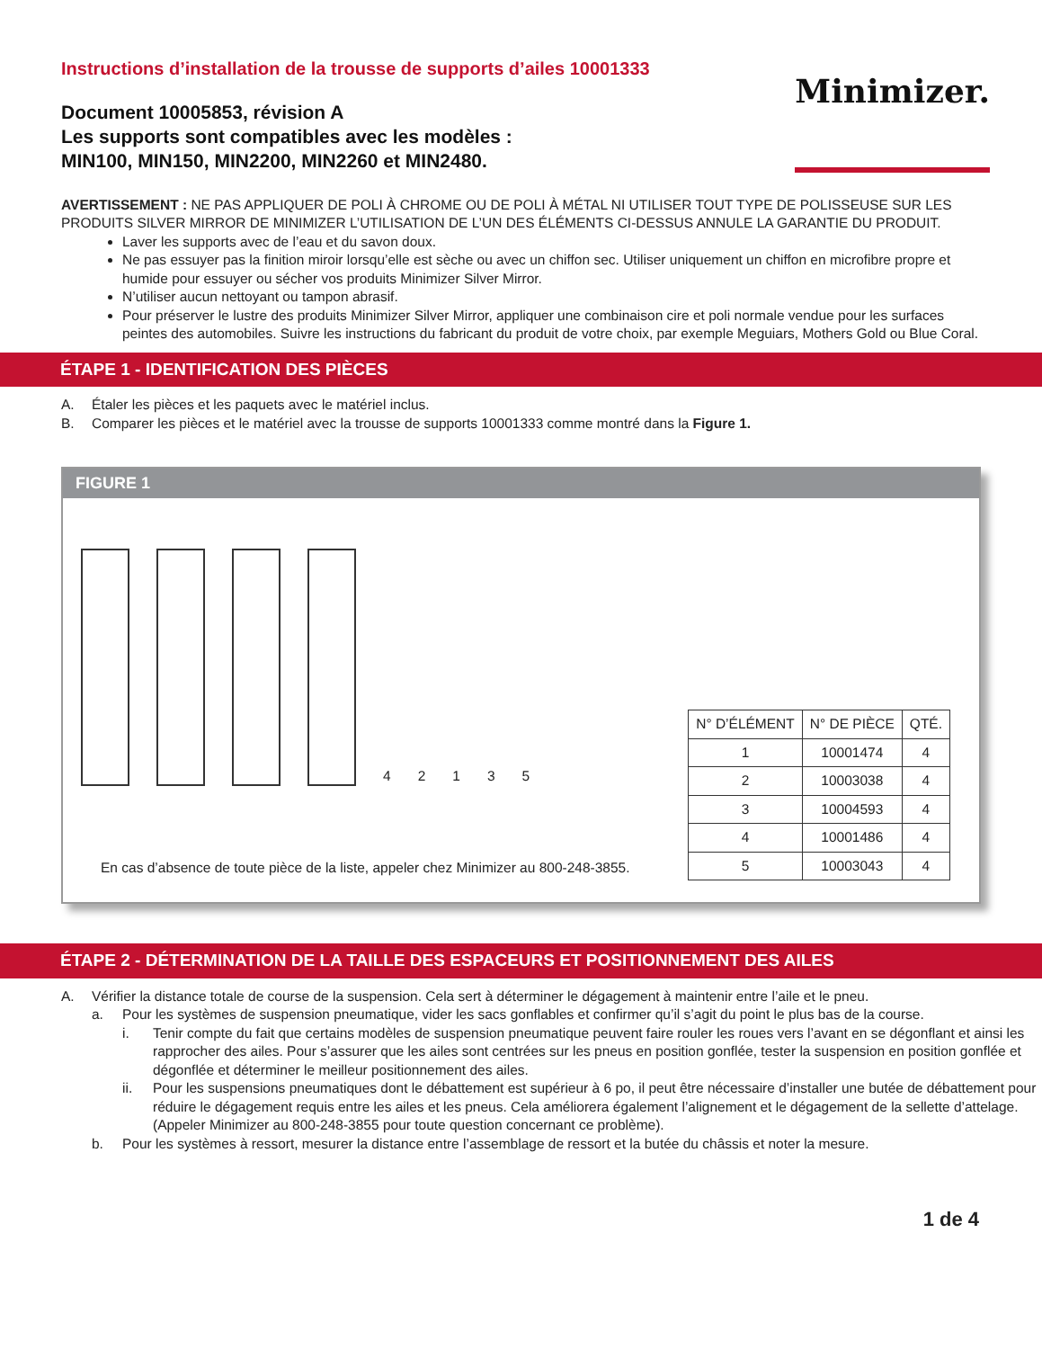Instructions d’installation de la trousse de supports d’ailes 10001333
Document 10005853, révision A
Les supports sont compatibles avec les modèles :
MIN100, MIN150, MIN2200, MIN2260 et MIN2480.
Minimizer.
AVERTISSEMENT : NE PAS APPLIQUER DE POLI À CHROME OU DE POLI À MÉTAL NI UTILISER TOUT TYPE DE POLISSEUSE SUR LES PRODUITS SILVER MIRROR DE MINIMIZER L’UTILISATION DE L’UN DES ÉLÉMENTS CI-DESSUS ANNULE LA GARANTIE DU PRODUIT.
Laver les supports avec de l’eau et du savon doux.
Ne pas essuyer pas la finition miroir lorsqu’elle est sèche ou avec un chiffon sec. Utiliser uniquement un chiffon en microfibre propre et humide pour essuyer ou sécher vos produits Minimizer Silver Mirror.
N’utiliser aucun nettoyant ou tampon abrasif.
Pour préserver le lustre des produits Minimizer Silver Mirror, appliquer une combinaison cire et poli normale vendue pour les surfaces peintes des automobiles. Suivre les instructions du fabricant du produit de votre choix, par exemple Meguiars, Mothers Gold ou Blue Coral.
ÉTAPE 1 - IDENTIFICATION DES PIÈCES
A. Étaler les pièces et les paquets avec le matériel inclus.
B. Comparer les pièces et le matériel avec la trousse de supports 10001333 comme montré dans la Figure 1.
FIGURE 1
42135
En cas d’absence de toute pièce de la liste, appeler chez Minimizer au 800-248-3855.
| N° D’ÉLÉMENT | N° DE PIÈCE | QTÉ. |
| --- | --- | --- |
| 1 | 10001474 | 4 |
| 2 | 10003038 | 4 |
| 3 | 10004593 | 4 |
| 4 | 10001486 | 4 |
| 5 | 10003043 | 4 |
ÉTAPE 2 - DÉTERMINATION DE LA TAILLE DES ESPACEURS ET POSITIONNEMENT DES AILES
A. Vérifier la distance totale de course de la suspension. Cela sert à déterminer le dégagement à maintenir entre l’aile et le pneu.
a. Pour les systèmes de suspension pneumatique, vider les sacs gonflables et confirmer qu’il s’agit du point le plus bas de la course.
i. Tenir compte du fait que certains modèles de suspension pneumatique peuvent faire rouler les roues vers l’avant en se dégonflant et ainsi les rapprocher des ailes. Pour s’assurer que les ailes sont centrées sur les pneus en position gonflée, tester la suspension en position gonflée et dégonflée et déterminer le meilleur positionnement des ailes.
ii. Pour les suspensions pneumatiques dont le débattement est supérieur à 6 po, il peut être nécessaire d’installer une butée de débattement pour réduire le dégagement requis entre les ailes et les pneus. Cela améliorera également l’alignement et le dégagement de la sellette d’attelage.
(Appeler Minimizer au 800-248-3855 pour toute question concernant ce problème).
b. Pour les systèmes à ressort, mesurer la distance entre l’assemblage de ressort et la butée du châssis et noter la mesure.
1 de 4